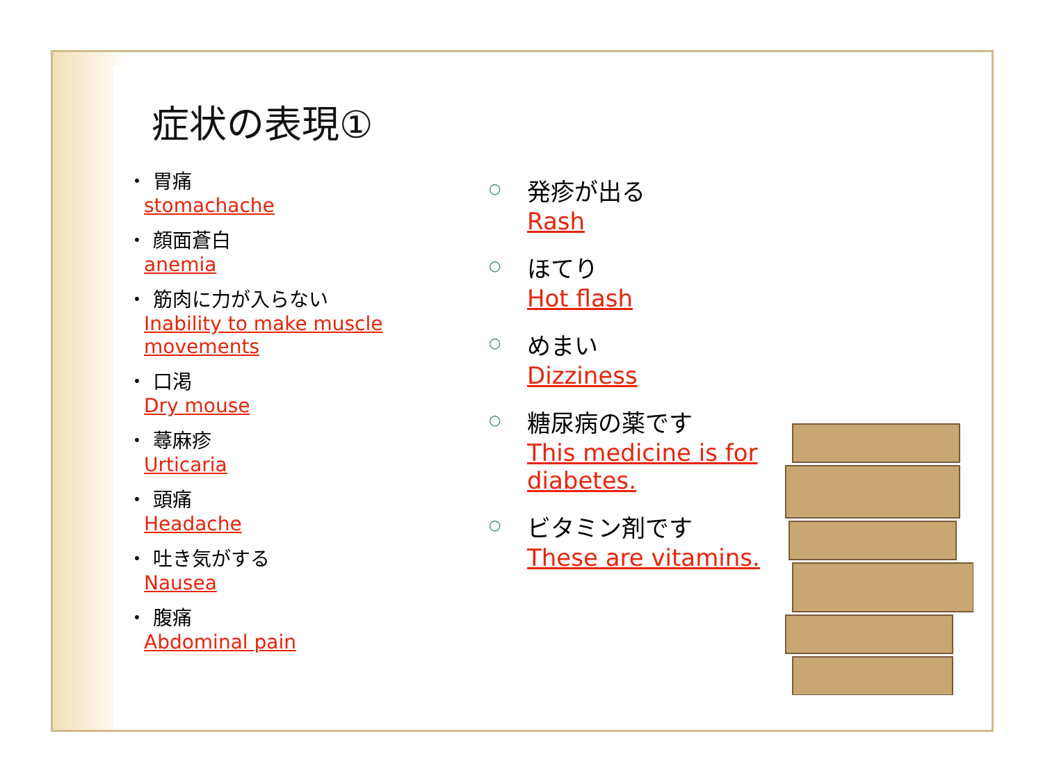症状の表現①
・ 胃痛
stomachache
・ 顔面蒼白
anemia
・ 筋肉に力が入らない
Inability to make muscle
movements
・ 口渇
Dry mouse
・ 蕁麻疹
Urticaria
・ 頭痛
Headache
・ 吐き気がする
Nausea
・ 腹痛
Abdominal pain
○
発疹が出る
Rash
○
ほてり
Hot flash
○
めまい
Dizziness
○
糖尿病の薬です
This medicine is for
diabetes.
○
ビタミン剤です
These are vitamins.